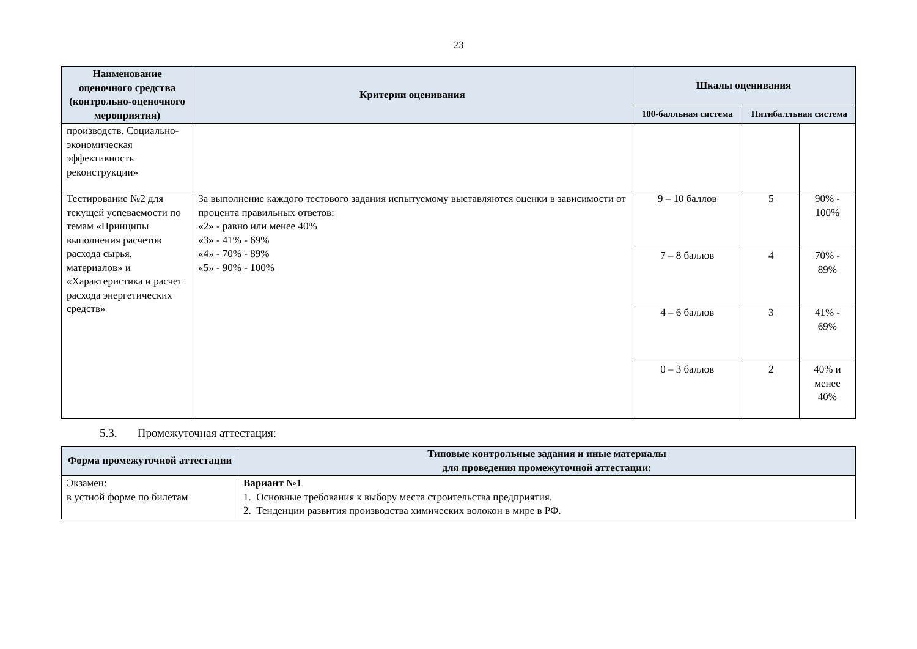23
| Наименование оценочного средства (контрольно-оценочного мероприятия) | Критерии оценивания | Шкалы оценивания | | |
| --- | --- | --- | --- | --- |
| | | 100-балльная система | Пятибалльная система | |
| производств. Социально-экономическая эффективность реконструкции» | | | | |
| Тестирование №2 для текущей успеваемости по темам «Принципы выполнения расчетов расхода сырья, материалов» и «Характеристика и расчет расхода энергетических средств» | За выполнение каждого тестового задания испытуемому выставляются оценки в зависимости от процента правильных ответов: «2» - равно или менее 40% «3» - 41% - 69% «4» - 70% - 89% «5» - 90% - 100% | 9 – 10 баллов | 5 | 90% - 100% |
| | | 7 – 8 баллов | 4 | 70% - 89% |
| | | 4 – 6 баллов | 3 | 41% - 69% |
| | | 0 – 3 баллов | 2 | 40% и менее 40% |
5.3. Промежуточная аттестация:
| Форма промежуточной аттестации | Типовые контрольные задания и иные материалы для проведения промежуточной аттестации: |
| --- | --- |
| Экзамен: в устной форме по билетам | Вариант №1 1. Основные требования к выбору места строительства предприятия. 2. Тенденции развития производства химических волокон в мире в РФ. |